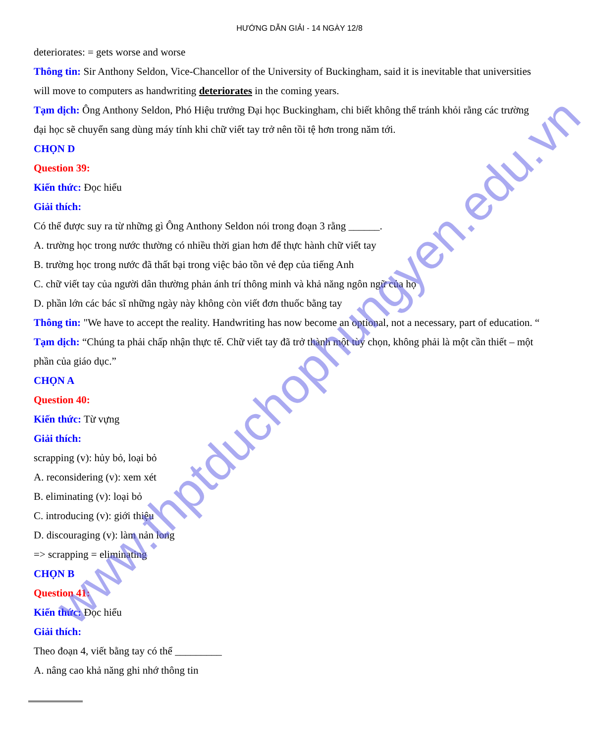HƯỚNG DẪN GIẢI - 14 NGÀY 12/8
deteriorates: = gets worse and worse
Thông tin: Sir Anthony Seldon, Vice-Chancellor of the University of Buckingham, said it is inevitable that universities will move to computers as handwriting deteriorates in the coming years.
Tạm dịch: Ông Anthony Seldon, Phó Hiệu trưởng Đại học Buckingham, chi biết không thể tránh khỏi rằng các trường đại học sẽ chuyển sang dùng máy tính khi chữ viết tay trở nên tồi tệ hơn trong năm tới.
CHỌN D
Question 39:
Kiến thức: Đọc hiểu
Giải thích:
Có thể được suy ra từ những gì Ông Anthony Seldon nói trong đoạn 3 rằng ______.
A. trường học trong nước thường có nhiều thời gian hơn để thực hành chữ viết tay
B. trường học trong nước đã thất bại trong việc bảo tồn vẻ đẹp của tiếng Anh
C. chữ viết tay của người dân thường phản ánh trí thông minh và khả năng ngôn ngữ của họ
D. phần lớn các bác sĩ những ngày này không còn viết đơn thuốc bằng tay
Thông tin: "We have to accept the reality. Handwriting has now become an optional, not a necessary, part of education. “
Tạm dịch: “Chúng ta phải chấp nhận thực tế. Chữ viết tay đã trở thành một tùy chọn, không phải là một cần thiết – một phần của giáo dục.”
CHỌN A
Question 40:
Kiến thức: Từ vựng
Giải thích:
scrapping (v): hủy bỏ, loại bỏ
A. reconsidering (v): xem xét
B. eliminating (v): loại bỏ
C. introducing (v): giới thiệu
D. discouraging (v): làm nản long
=> scrapping = eliminating
CHỌN B
Question 41:
Kiến thức: Đọc hiểu
Giải thích:
Theo đoạn 4, viết bằng tay có thể _________
A. nâng cao khả năng ghi nhớ thông tin
www.thptduchophungyen.edu.vn